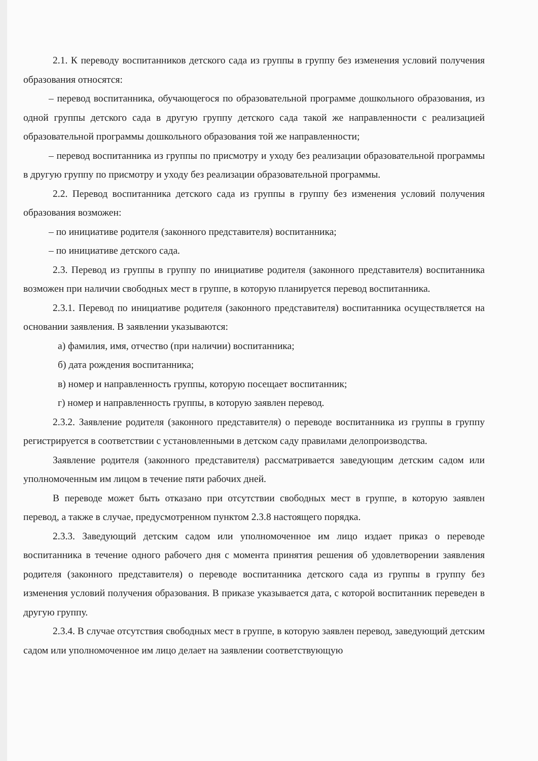2.1. К переводу воспитанников детского сада из группы в группу без изменения условий получения образования относятся:
– перевод воспитанника, обучающегося по образовательной программе дошкольного образования, из одной группы детского сада в другую группу детского сада такой же направленности с реализацией образовательной программы дошкольного образования той же направленности;
– перевод воспитанника из группы по присмотру и уходу без реализации образовательной программы в другую группу по присмотру и уходу без реализации образовательной программы.
2.2. Перевод воспитанника детского сада из группы в группу без изменения условий получения образования возможен:
– по инициативе родителя (законного представителя) воспитанника;
– по инициативе детского сада.
2.3. Перевод из группы в группу по инициативе родителя (законного представителя) воспитанника возможен при наличии свободных мест в группе, в которую планируется перевод воспитанника.
2.3.1. Перевод по инициативе родителя (законного представителя) воспитанника осуществляется на основании заявления. В заявлении указываются:
а) фамилия, имя, отчество (при наличии) воспитанника;
б) дата рождения воспитанника;
в) номер и направленность группы, которую посещает воспитанник;
г) номер и направленность группы, в которую заявлен перевод.
2.3.2. Заявление родителя (законного представителя) о переводе воспитанника из группы в группу регистрируется в соответствии с установленными в детском саду правилами делопроизводства.
Заявление родителя (законного представителя) рассматривается заведующим детским садом или уполномоченным им лицом в течение пяти рабочих дней.
В переводе может быть отказано при отсутствии свободных мест в группе, в которую заявлен перевод, а также в случае, предусмотренном пунктом 2.3.8 настоящего порядка.
2.3.3. Заведующий детским садом или уполномоченное им лицо издает приказ о переводе воспитанника в течение одного рабочего дня с момента принятия решения об удовлетворении заявления родителя (законного представителя) о переводе воспитанника детского сада из группы в группу без изменения условий получения образования. В приказе указывается дата, с которой воспитанник переведен в другую группу.
2.3.4. В случае отсутствия свободных мест в группе, в которую заявлен перевод, заведующий детским садом или уполномоченное им лицо делает на заявлении соответствующую